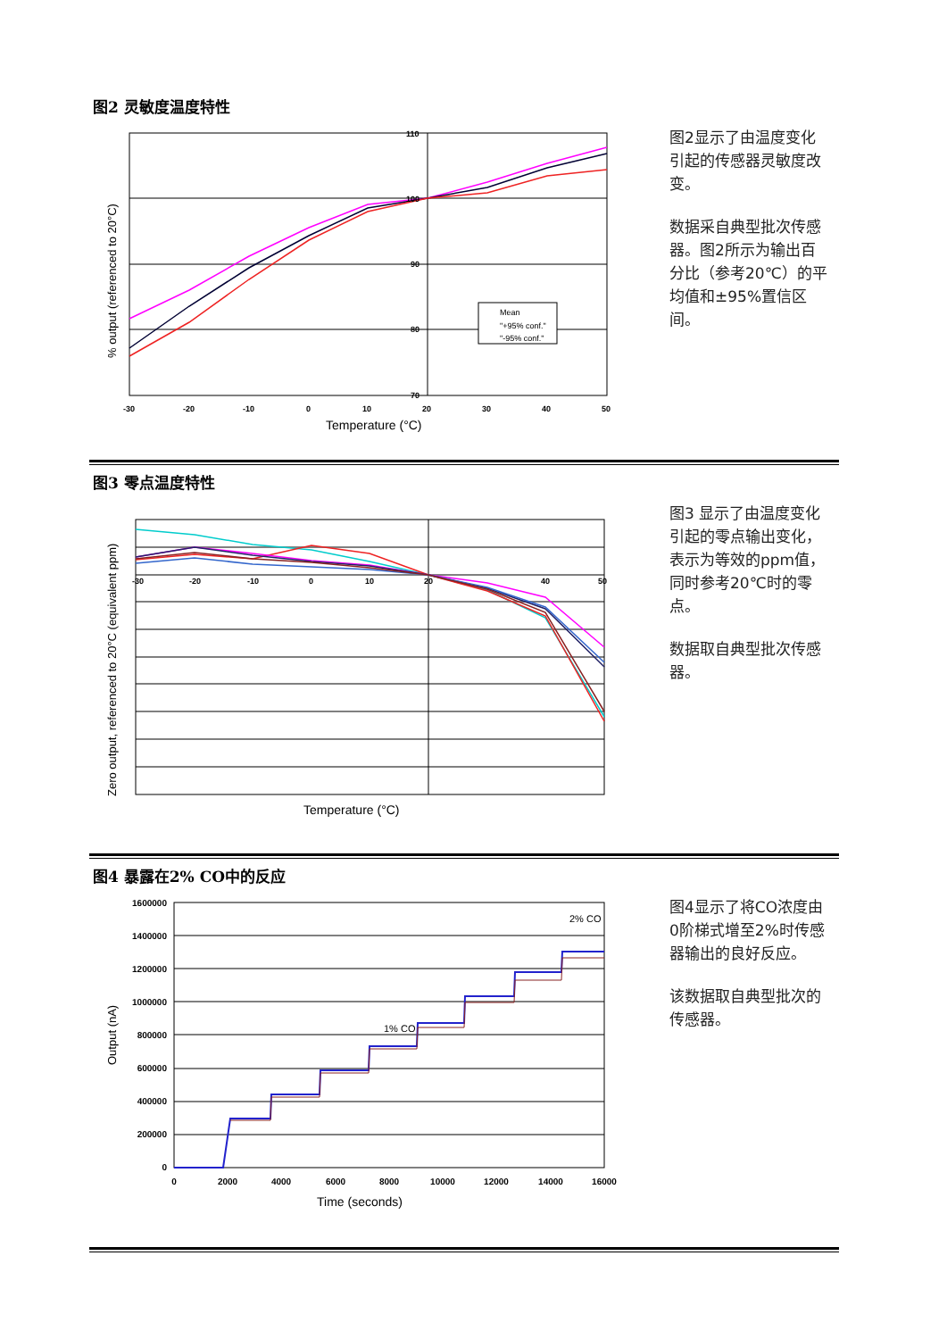图2 灵敏度温度特性
Mean
"+95% conf."
"-95% conf."
110
100
90
80
70
-30
-20
-10
0
10
20
30
40
50
Temperature (°C)
% output (referenced to 20°C)
图2显示了由温度变化引起的传感器灵敏度改变。
数据采自典型批次传感器。图2所示为输出百分比（参考20℃）的平均值和±95%置信区间。
图3 零点温度特性
-30
-20
-10
0
10
20
40
50
Temperature (°C)
Zero output, referenced to 20°C (equivalent ppm)
图3 显示了由温度变化引起的零点输出变化，表示为等效的ppm值，同时参考20℃时的零点。
数据取自典型批次传感器。
图4 暴露在2% CO中的反应
1% CO
2% CO
1600000
1400000
1200000
1000000
800000
600000
400000
200000
0
0
2000
4000
6000
8000
10000
12000
14000
16000
Time (seconds)
Output (nA)
图4显示了将CO浓度由0阶梯式增至2%时传感器输出的良好反应。
该数据取自典型批次的传感器。